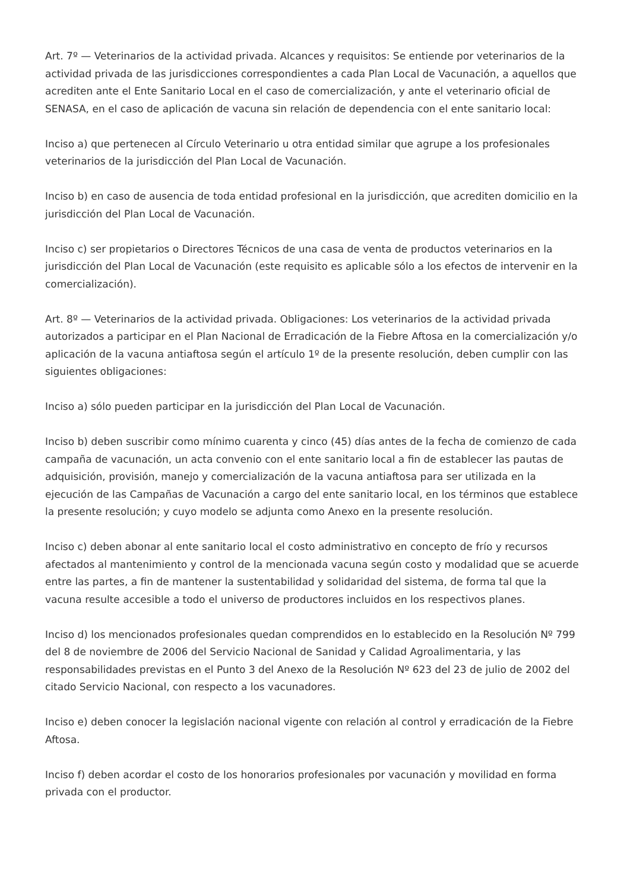Art. 7º — Veterinarios de la actividad privada. Alcances y requisitos: Se entiende por veterinarios de la actividad privada de las jurisdicciones correspondientes a cada Plan Local de Vacunación, a aquellos que acrediten ante el Ente Sanitario Local en el caso de comercialización, y ante el veterinario oficial de SENASA, en el caso de aplicación de vacuna sin relación de dependencia con el ente sanitario local:
Inciso a) que pertenecen al Círculo Veterinario u otra entidad similar que agrupe a los profesionales veterinarios de la jurisdicción del Plan Local de Vacunación.
Inciso b) en caso de ausencia de toda entidad profesional en la jurisdicción, que acrediten domicilio en la jurisdicción del Plan Local de Vacunación.
Inciso c) ser propietarios o Directores Técnicos de una casa de venta de productos veterinarios en la jurisdicción del Plan Local de Vacunación (este requisito es aplicable sólo a los efectos de intervenir en la comercialización).
Art. 8º — Veterinarios de la actividad privada. Obligaciones: Los veterinarios de la actividad privada autorizados a participar en el Plan Nacional de Erradicación de la Fiebre Aftosa en la comercialización y/o aplicación de la vacuna antiaftosa según el artículo 1º de la presente resolución, deben cumplir con las siguientes obligaciones:
Inciso a) sólo pueden participar en la jurisdicción del Plan Local de Vacunación.
Inciso b) deben suscribir como mínimo cuarenta y cinco (45) días antes de la fecha de comienzo de cada campaña de vacunación, un acta convenio con el ente sanitario local a fin de establecer las pautas de adquisición, provisión, manejo y comercialización de la vacuna antiaftosa para ser utilizada en la ejecución de las Campañas de Vacunación a cargo del ente sanitario local, en los términos que establece la presente resolución; y cuyo modelo se adjunta como Anexo en la presente resolución.
Inciso c) deben abonar al ente sanitario local el costo administrativo en concepto de frío y recursos afectados al mantenimiento y control de la mencionada vacuna según costo y modalidad que se acuerde entre las partes, a fin de mantener la sustentabilidad y solidaridad del sistema, de forma tal que la vacuna resulte accesible a todo el universo de productores incluidos en los respectivos planes.
Inciso d) los mencionados profesionales quedan comprendidos en lo establecido en la Resolución Nº 799 del 8 de noviembre de 2006 del Servicio Nacional de Sanidad y Calidad Agroalimentaria, y las responsabilidades previstas en el Punto 3 del Anexo de la Resolución Nº 623 del 23 de julio de 2002 del citado Servicio Nacional, con respecto a los vacunadores.
Inciso e) deben conocer la legislación nacional vigente con relación al control y erradicación de la Fiebre Aftosa.
Inciso f) deben acordar el costo de los honorarios profesionales por vacunación y movilidad en forma privada con el productor.